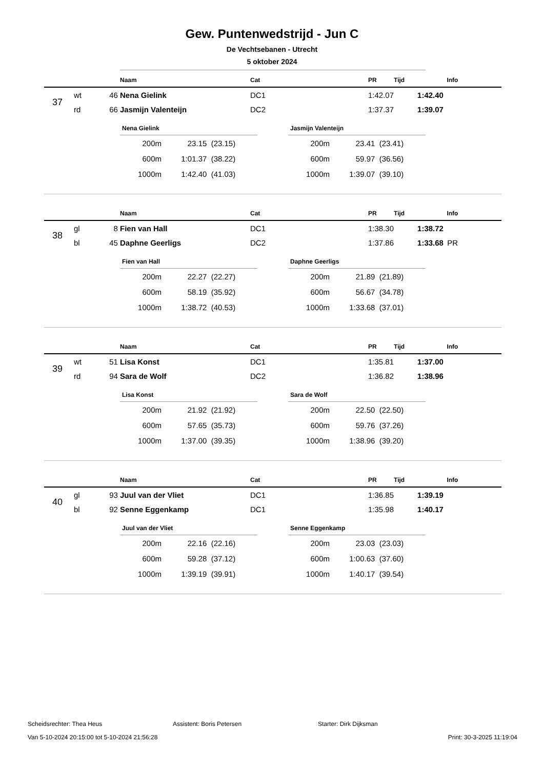Gew. Puntenwedstrijd - Jun C
De Vechtsebanen - Utrecht
5 oktober 2024
| | | | Naam | Cat | PR | Tijd | Info |
| --- | --- | --- | --- | --- | --- | --- | --- |
| 37 | wt | 46 | Nena Gielink | DC1 | 1:42.07 | 1:42.40 | |
| | rd | 66 | Jasmijn Valenteijn | DC2 | 1:37.37 | 1:39.07 | |
| Nena Gielink | | |
| --- | --- | --- |
| 200m | 23.15 | (23.15) |
| 600m | 1:01.37 | (38.22) |
| 1000m | 1:42.40 | (41.03) |
| Jasmijn Valenteijn | | |
| --- | --- | --- |
| 200m | 23.41 | (23.41) |
| 600m | 59.97 | (36.56) |
| 1000m | 1:39.07 | (39.10) |
| | | | Naam | Cat | PR | Tijd | Info |
| --- | --- | --- | --- | --- | --- | --- | --- |
| 38 | gl | 8 | Fien van Hall | DC1 | 1:38.30 | 1:38.72 | |
| | bl | 45 | Daphne Geerligs | DC2 | 1:37.86 | 1:33.68 | PR |
| Fien van Hall | | |
| --- | --- | --- |
| 200m | 22.27 | (22.27) |
| 600m | 58.19 | (35.92) |
| 1000m | 1:38.72 | (40.53) |
| Daphne Geerligs | | |
| --- | --- | --- |
| 200m | 21.89 | (21.89) |
| 600m | 56.67 | (34.78) |
| 1000m | 1:33.68 | (37.01) |
| | | | Naam | Cat | PR | Tijd | Info |
| --- | --- | --- | --- | --- | --- | --- | --- |
| 39 | wt | 51 | Lisa Konst | DC1 | 1:35.81 | 1:37.00 | |
| | rd | 94 | Sara de Wolf | DC2 | 1:36.82 | 1:38.96 | |
| Lisa Konst | | |
| --- | --- | --- |
| 200m | 21.92 | (21.92) |
| 600m | 57.65 | (35.73) |
| 1000m | 1:37.00 | (39.35) |
| Sara de Wolf | | |
| --- | --- | --- |
| 200m | 22.50 | (22.50) |
| 600m | 59.76 | (37.26) |
| 1000m | 1:38.96 | (39.20) |
| | | | Naam | Cat | PR | Tijd | Info |
| --- | --- | --- | --- | --- | --- | --- | --- |
| 40 | gl | 93 | Juul van der Vliet | DC1 | 1:36.85 | 1:39.19 | |
| | bl | 92 | Senne Eggenkamp | DC1 | 1:35.98 | 1:40.17 | |
| Juul van der Vliet | | |
| --- | --- | --- |
| 200m | 22.16 | (22.16) |
| 600m | 59.28 | (37.12) |
| 1000m | 1:39.19 | (39.91) |
| Senne Eggenkamp | | |
| --- | --- | --- |
| 200m | 23.03 | (23.03) |
| 600m | 1:00.63 | (37.60) |
| 1000m | 1:40.17 | (39.54) |
Scheidsrechter: Thea Heus Assistent: Boris Petersen Starter: Dirk Dijksman
Van 5-10-2024 20:15:00 tot 5-10-2024 21:56:28 Print: 30-3-2025 11:19:04